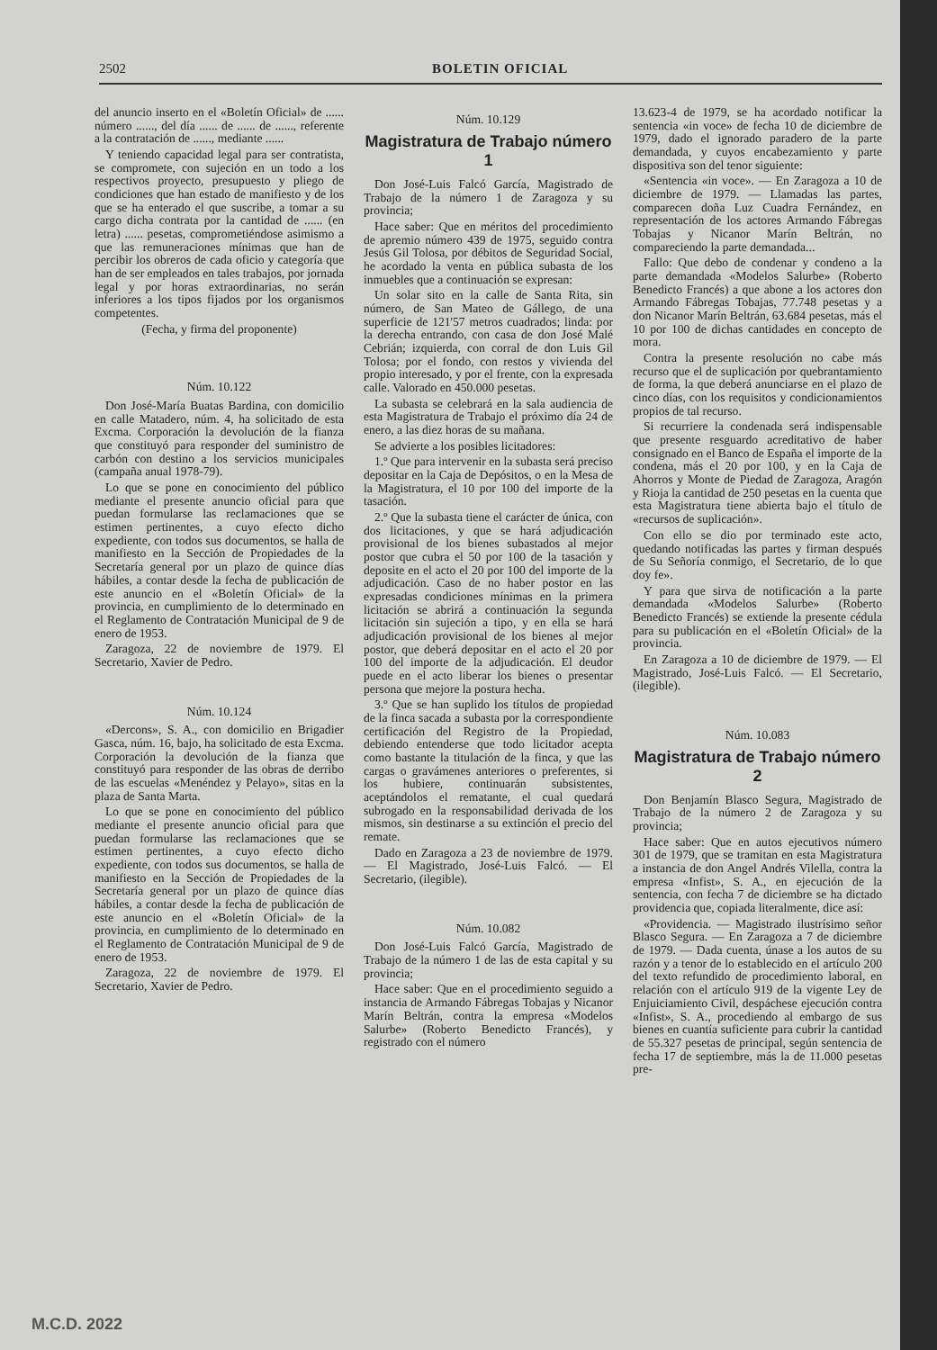2502 BOLETIN OFICIAL
del anuncio inserto en el «Boletín Oficial» de ...... número ......, del día ...... de ...... de ......, referente a la contratación de ......, mediante ......
Y teniendo capacidad legal para ser contratista, se compromete, con sujeción en un todo a los respectivos proyecto, presupuesto y pliego de condiciones que han estado de manifiesto y de los que se ha enterado el que suscribe, a tomar a su cargo dicha contrata por la cantidad de ...... (en letra) ...... pesetas, comprometiéndose asimismo a que las remuneraciones mínimas que han de percibir los obreros de cada oficio y categoría que han de ser empleados en tales trabajos, por jornada legal y por horas extraordinarias, no serán inferiores a los tipos fijados por los organismos competentes.
(Fecha, y firma del proponente)
Núm. 10.122
Don José-María Buatas Bardina, con domicilio en calle Matadero, núm. 4, ha solicitado de esta Excma. Corporación la devolución de la fianza que constituyó para responder del suministro de carbón con destino a los servicios municipales (campaña anual 1978-79).
Lo que se pone en conocimiento del público mediante el presente anuncio oficial para que puedan formularse las reclamaciones que se estimen pertinentes, a cuyo efecto dicho expediente, con todos sus documentos, se halla de manifiesto en la Sección de Propiedades de la Secretaría general por un plazo de quince días hábiles, a contar desde la fecha de publicación de este anuncio en el «Boletín Oficial» de la provincia, en cumplimiento de lo determinado en el Reglamento de Contratación Municipal de 9 de enero de 1953.
Zaragoza, 22 de noviembre de 1979. El Secretario, Xavier de Pedro.
Núm. 10.124
«Dercons», S. A., con domicilio en Brigadier Gasca, núm. 16, bajo, ha solicitado de esta Excma. Corporación la devolución de la fianza que constituyó para responder de las obras de derribo de las escuelas «Menéndez y Pelayo», sitas en la plaza de Santa Marta.
Lo que se pone en conocimiento del público mediante el presente anuncio oficial para que puedan formularse las reclamaciones que se estimen pertinentes, a cuyo efecto dicho expediente, con todos sus documentos, se halla de manifiesto en la Sección de Propiedades de la Secretaría general por un plazo de quince días hábiles, a contar desde la fecha de publicación de este anuncio en el «Boletín Oficial» de la provincia, en cumplimiento de lo determinado en el Reglamento de Contratación Municipal de 9 de enero de 1953.
Zaragoza, 22 de noviembre de 1979. El Secretario, Xavier de Pedro.
Núm. 10.129
Magistratura de Trabajo número 1
Don José-Luis Falcó García, Magistrado de Trabajo de la número 1 de Zaragoza y su provincia;
Hace saber: Que en méritos del procedimiento de apremio número 439 de 1975, seguido contra Jesús Gil Tolosa, por débitos de Seguridad Social, he acordado la venta en pública subasta de los inmuebles que a continuación se expresan:
Un solar sito en la calle de Santa Rita, sin número, de San Mateo de Gállego, de una superficie de 121'57 metros cuadrados; linda: por la derecha entrando, con casa de don José Malé Cebrián; izquierda, con corral de don Luis Gil Tolosa; por el fondo, con restos y vivienda del propio interesado, y por el frente, con la expresada calle. Valorado en 450.000 pesetas.
La subasta se celebrará en la sala audiencia de esta Magistratura de Trabajo el próximo día 24 de enero, a las diez horas de su mañana.
Se advierte a los posibles licitadores:
1.º Que para intervenir en la subasta será preciso depositar en la Caja de Depósitos, o en la Mesa de la Magistratura, el 10 por 100 del importe de la tasación.
2.º Que la subasta tiene el carácter de única, con dos licitaciones, y que se hará adjudicación provisional de los bienes subastados al mejor postor que cubra el 50 por 100 de la tasación y deposite en el acto el 20 por 100 del importe de la adjudicación. Caso de no haber postor en las expresadas condiciones mínimas en la primera licitación se abrirá a continuación la segunda licitación sin sujeción a tipo, y en ella se hará adjudicación provisional de los bienes al mejor postor, que deberá depositar en el acto el 20 por 100 del importe de la adjudicación. El deudor puede en el acto liberar los bienes o presentar persona que mejore la postura hecha.
3.º Que se han suplido los títulos de propiedad de la finca sacada a subasta por la correspondiente certificación del Registro de la Propiedad, debiendo entenderse que todo licitador acepta como bastante la titulación de la finca, y que las cargas o gravámenes anteriores o preferentes, si los hubiere, continuarán subsistentes, aceptándolos el rematante, el cual quedará subrogado en la responsabilidad derivada de los mismos, sin destinarse a su extinción el precio del remate.
Dado en Zaragoza a 23 de noviembre de 1979. — El Magistrado, José-Luis Falcó. — El Secretario, (ilegible).
Núm. 10.082
Don José-Luis Falcó García, Magistrado de Trabajo de la número 1 de las de esta capital y su provincia;
Hace saber: Que en el procedimiento seguido a instancia de Armando Fábregas Tobajas y Nicanor Marín Beltrán, contra la empresa «Modelos Salurbe» (Roberto Benedicto Francés), y registrado con el número
13.623-4 de 1979, se ha acordado notificar la sentencia «in voce» de fecha 10 de diciembre de 1979, dado el ignorado paradero de la parte demandada, y cuyos encabezamiento y parte dispositiva son del tenor siguiente:
«Sentencia «in voce». — En Zaragoza a 10 de diciembre de 1979. — Llamadas las partes, comparecen doña Luz Cuadra Fernández, en representación de los actores Armando Fábregas Tobajas y Nicanor Marín Beltrán, no compareciendo la parte demandada...
Fallo: Que debo de condenar y condeno a la parte demandada «Modelos Salurbe» (Roberto Benedicto Francés) a que abone a los actores don Armando Fábregas Tobajas, 77.748 pesetas y a don Nicanor Marín Beltrán, 63.684 pesetas, más el 10 por 100 de dichas cantidades en concepto de mora.
Contra la presente resolución no cabe más recurso que el de suplicación por quebrantamiento de forma, la que deberá anunciarse en el plazo de cinco días, con los requisitos y condicionamientos propios de tal recurso.
Si recurriere la condenada será indispensable que presente resguardo acreditativo de haber consignado en el Banco de España el importe de la condena, más el 20 por 100, y en la Caja de Ahorros y Monte de Piedad de Zaragoza, Aragón y Rioja la cantidad de 250 pesetas en la cuenta que esta Magistratura tiene abierta bajo el título de «recursos de suplicación».
Con ello se dio por terminado este acto, quedando notificadas las partes y firman después de Su Señoría conmigo, el Secretario, de lo que doy fe».
Y para que sirva de notificación a la parte demandada «Modelos Salurbe» (Roberto Benedicto Francés) se extiende la presente cédula para su publicación en el «Boletín Oficial» de la provincia.
En Zaragoza a 10 de diciembre de 1979. — El Magistrado, José-Luis Falcó. — El Secretario, (ilegible).
Núm. 10.083
Magistratura de Trabajo número 2
Don Benjamín Blasco Segura, Magistrado de Trabajo de la número 2 de Zaragoza y su provincia;
Hace saber: Que en autos ejecutivos número 301 de 1979, que se tramitan en esta Magistratura a instancia de don Angel Andrés Vilella, contra la empresa «Infist», S. A., en ejecución de la sentencia, con fecha 7 de diciembre se ha dictado providencia que, copiada literalmente, dice así:
«Providencia. — Magistrado ilustrísimo señor Blasco Segura. — En Zaragoza a 7 de diciembre de 1979. — Dada cuenta, únase a los autos de su razón y a tenor de lo establecido en el artículo 200 del texto refundido de procedimiento laboral, en relación con el artículo 919 de la vigente Ley de Enjuiciamiento Civil, despáchese ejecución contra «Infist», S. A., procediendo al embargo de sus bienes en cuantía suficiente para cubrir la cantidad de 55.327 pesetas de principal, según sentencia de fecha 17 de septiembre, más la de 11.000 pesetas pre-
M.C.D. 2022